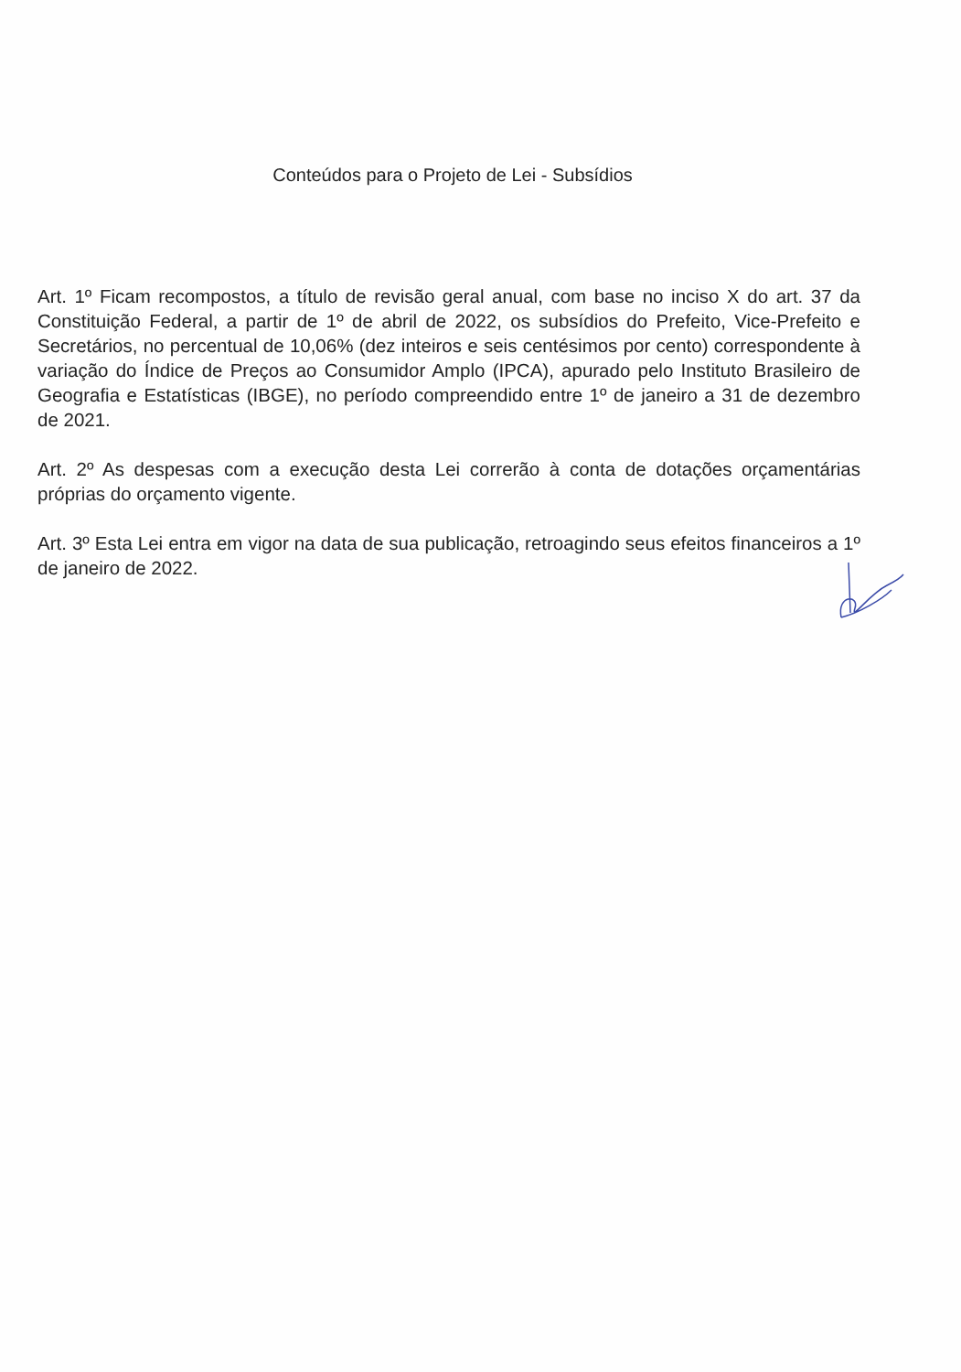Conteúdos para o Projeto de Lei - Subsídios
Art. 1º Ficam recompostos, a título de revisão geral anual, com base no inciso X do art. 37 da Constituição Federal, a partir de 1º de abril de 2022, os subsídios do Prefeito, Vice-Prefeito e Secretários, no percentual de 10,06% (dez inteiros e seis centésimos por cento) correspondente à variação do Índice de Preços ao Consumidor Amplo (IPCA), apurado pelo Instituto Brasileiro de Geografia e Estatísticas (IBGE), no período compreendido entre 1º de janeiro a 31 de dezembro de 2021.
Art. 2º As despesas com a execução desta Lei correrão à conta de dotações orçamentárias próprias do orçamento vigente.
Art. 3º Esta Lei entra em vigor na data de sua publicação, retroagindo seus efeitos financeiros a 1º de janeiro de 2022.